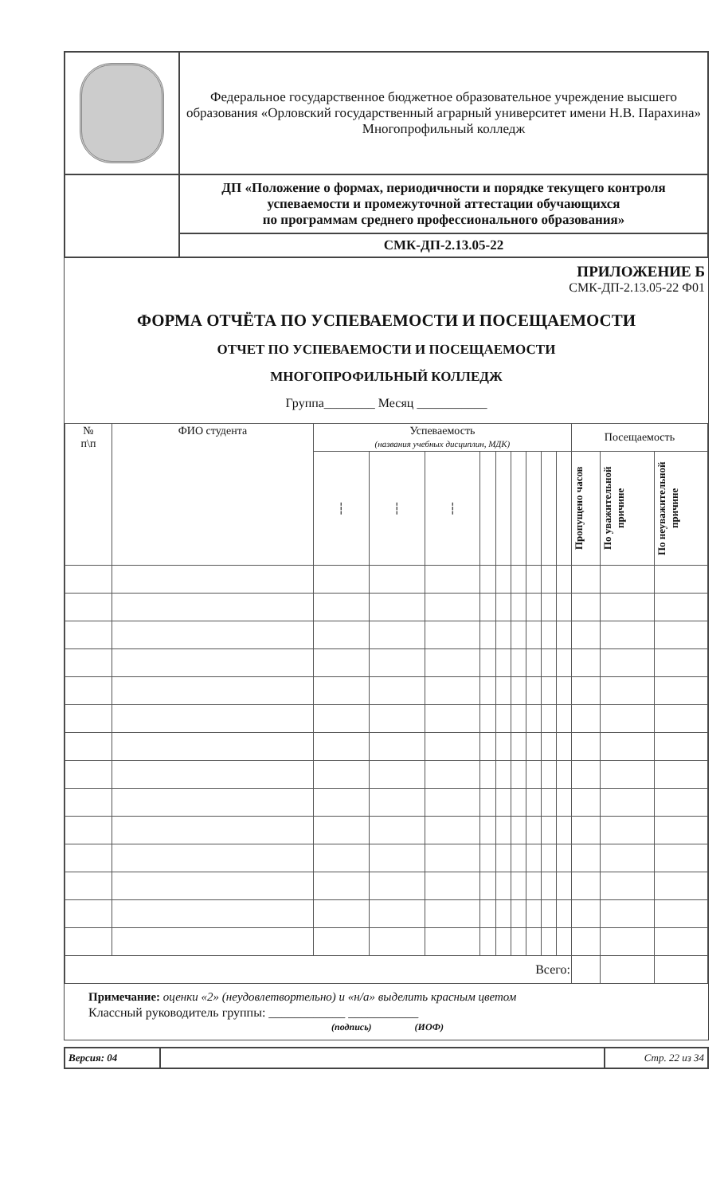| | Федеральное государственное бюджетное образовательное учреждение высшего образования «Орловский государственный аграрный университет имени Н.В. Парахина» Многопрофильный колледж |
| | ДП «Положение о формах, периодичности и порядке текущего контроля успеваемости и промежуточной аттестации обучающихся по программам среднего профессионального образования» |
| | СМК-ДП-2.13.05-22 |
ПРИЛОЖЕНИЕ Б
СМК-ДП-2.13.05-22 Ф01
ФОРМА ОТЧЁТА ПО УСПЕВАЕМОСТИ И ПОСЕЩАЕМОСТИ
ОТЧЕТ ПО УСПЕВАЕМОСТИ И ПОСЕЩАЕМОСТИ
МНОГОПРОФИЛЬНЫЙ КОЛЛЕДЖ
Группа________ Месяц ___________
| № п\п | ФИО студента | Успеваемость (названия учебных дисциплин, МДК) | | | | | | | | | Посещаемость | | |
| --- | --- | --- | --- | --- | --- | --- | --- | --- | --- | --- | --- | --- | --- |
| | | ┆ | ┆ | ┆ | | | | | | | Пропущено часов | По уважительной причине | По неуважительной причине |
| Всего: | | | | | | | | | | | | | |
Примечание: оценки «2» (неудовлетвортельно) и «н/а» выделить красным цветом
Классный руководитель группы: ____________ ___________
(подпись) (ИОФ)
| Версия: 04 | | Стр. 22 из 34 |